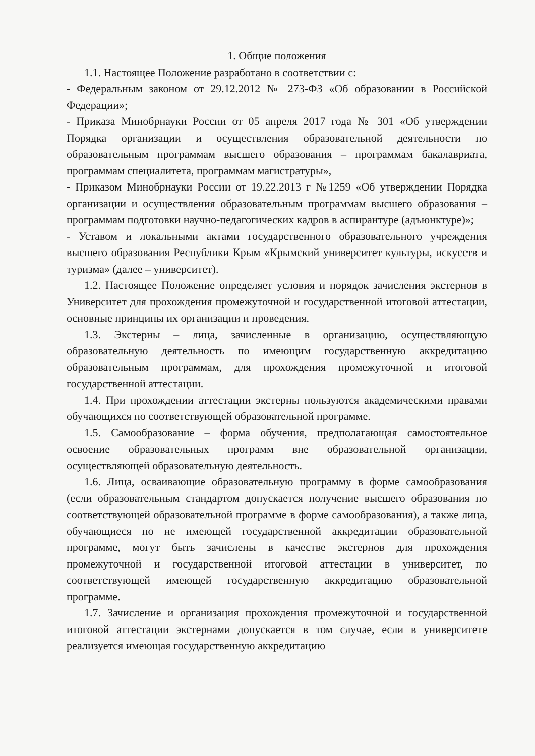1. Общие положения
1.1. Настоящее Положение разработано в соответствии с:
- Федеральным законом от 29.12.2012 № 273-ФЗ «Об образовании в Российской Федерации»;
- Приказа Минобрнауки России от 05 апреля 2017 года № 301 «Об утверждении Порядка организации и осуществления образовательной деятельности по образовательным программам высшего образования – программам бакалавриата, программам специалитета, программам магистратуры»,
- Приказом Минобрнауки России от 19.22.2013 г №1259 «Об утверждении Порядка организации и осуществления образовательным программам высшего образования – программам подготовки научно-педагогических кадров в аспирантуре (адъюнктуре)»;
- Уставом и локальными актами государственного образовательного учреждения высшего образования Республики Крым «Крымский университет культуры, искусств и туризма» (далее – университет).
1.2. Настоящее Положение определяет условия и порядок зачисления экстернов в Университет для прохождения промежуточной и государственной итоговой аттестации, основные принципы их организации и проведения.
1.3. Экстерны – лица, зачисленные в организацию, осуществляющую образовательную деятельность по имеющим государственную аккредитацию образовательным программам, для прохождения промежуточной и итоговой государственной аттестации.
1.4. При прохождении аттестации экстерны пользуются академическими правами обучающихся по соответствующей образовательной программе.
1.5. Самообразование – форма обучения, предполагающая самостоятельное освоение образовательных программ вне образовательной организации, осуществляющей образовательную деятельность.
1.6. Лица, осваивающие образовательную программу в форме самообразования (если образовательным стандартом допускается получение высшего образования по соответствующей образовательной программе в форме самообразования), а также лица, обучающиеся по не имеющей государственной аккредитации образовательной программе, могут быть зачислены в качестве экстернов для прохождения промежуточной и государственной итоговой аттестации в университет, по соответствующей имеющей государственную аккредитацию образовательной программе.
1.7. Зачисление и организация прохождения промежуточной и государственной итоговой аттестации экстернами допускается в том случае, если в университете реализуется имеющая государственную аккредитацию